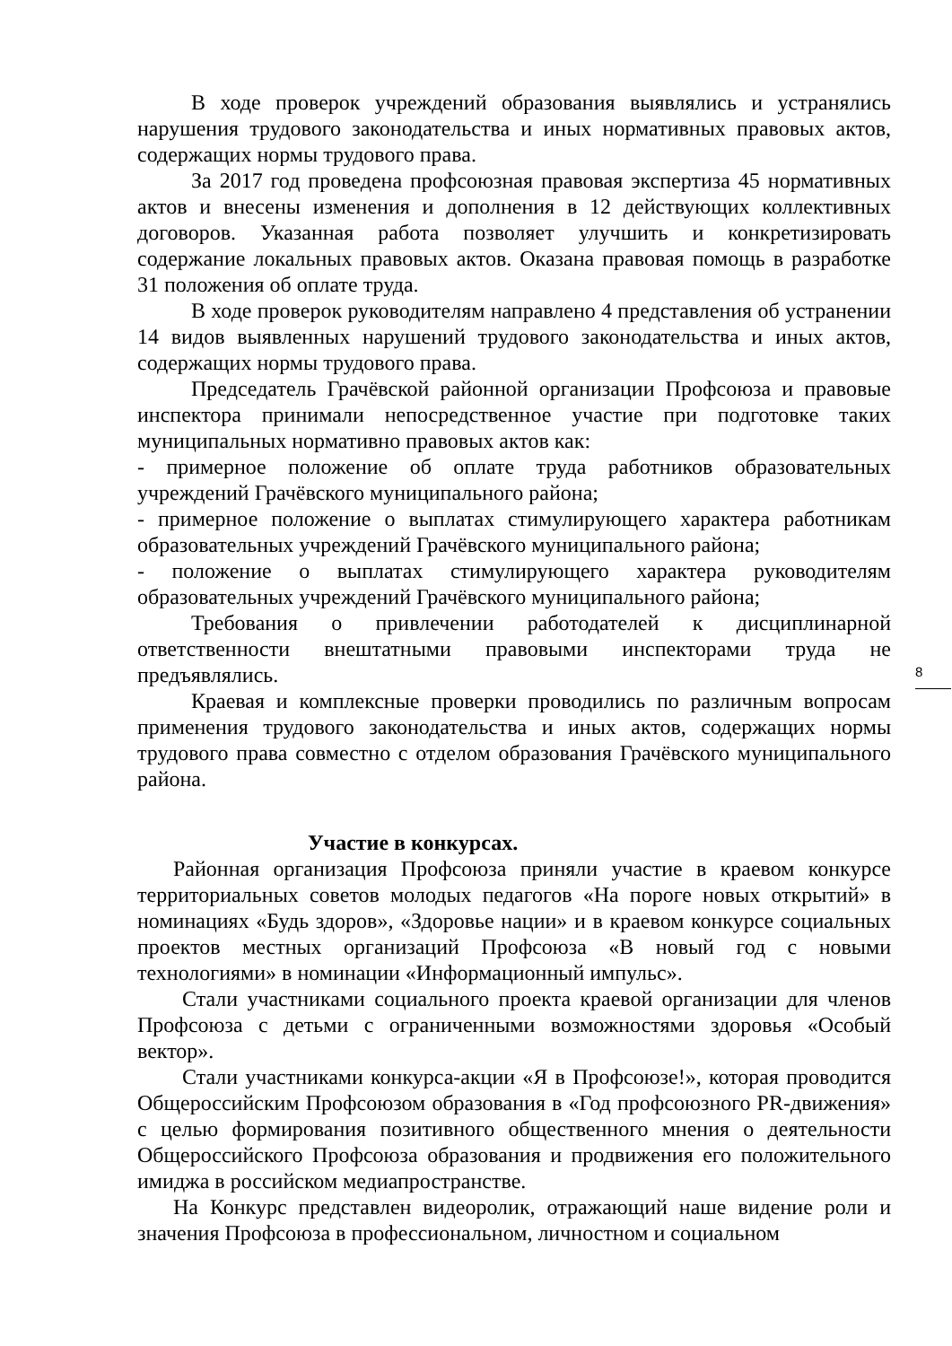В ходе проверок учреждений образования выявлялись и устранялись нарушения трудового законодательства и иных нормативных правовых актов, содержащих нормы трудового права.
За 2017 год проведена профсоюзная правовая экспертиза 45 нормативных актов и внесены изменения и дополнения в 12 действующих коллективных договоров. Указанная работа позволяет улучшить и конкретизировать содержание локальных правовых актов. Оказана правовая помощь в разработке 31 положения об оплате труда.
В ходе проверок руководителям направлено 4 представления об устранении 14 видов выявленных нарушений трудового законодательства и иных актов, содержащих нормы трудового права.
Председатель Грачёвской районной организации Профсоюза и правовые инспектора принимали непосредственное участие при подготовке таких муниципальных нормативно правовых актов как:
- примерное положение об оплате труда работников образовательных учреждений Грачёвского муниципального района;
- примерное положение о выплатах стимулирующего характера работникам образовательных учреждений Грачёвского муниципального района;
- положение о выплатах стимулирующего характера руководителям образовательных учреждений Грачёвского муниципального района;
Требования о привлечении работодателей к дисциплинарной ответственности внештатными правовыми инспекторами труда не предъявлялись.
Краевая и комплексные проверки проводились по различным вопросам применения трудового законодательства и иных актов, содержащих нормы трудового права совместно с отделом образования Грачёвского муниципального района.
Участие в конкурсах.
Районная организация Профсоюза приняли участие в краевом конкурсе территориальных советов молодых педагогов «На пороге новых открытий» в номинациях «Будь здоров», «Здоровье нации» и в краевом конкурсе социальных проектов местных организаций Профсоюза «В новый год с новыми технологиями» в номинации «Информационный импульс».
Стали участниками социального проекта краевой организации для членов Профсоюза с детьми с ограниченными возможностями здоровья «Особый вектор».
Стали участниками конкурса-акции «Я в Профсоюзе!», которая проводится Общероссийским Профсоюзом образования в «Год профсоюзного PR-движения» с целью формирования позитивного общественного мнения о деятельности Общероссийского Профсоюза образования и продвижения его положительного имиджа в российском медиапространстве.
На Конкурс представлен видеоролик, отражающий наше видение роли и значения Профсоюза в профессиональном, личностном и социальном
8